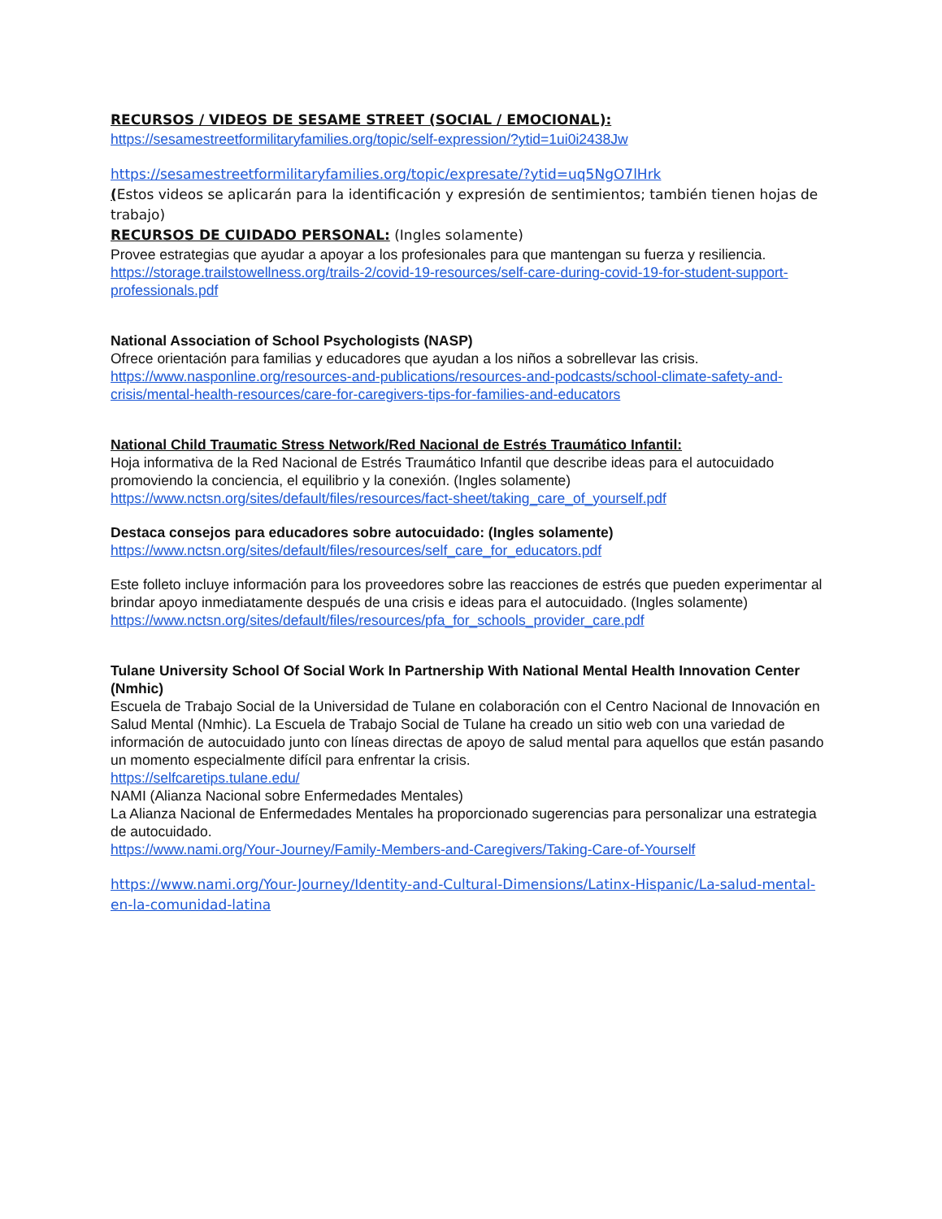RECURSOS / VIDEOS DE SESAME STREET (SOCIAL / EMOCIONAL):
https://sesamestreetformilitaryfamilies.org/topic/self-expression/?ytid=1ui0i2438Jw
https://sesamestreetformilitaryfamilies.org/topic/expresate/?ytid=uq5NgO7lHrk
(Estos videos se aplicarán para la identificación y expresión de sentimientos; también tienen hojas de trabajo)
RECURSOS DE CUIDADO PERSONAL: (Ingles solamente)
Provee estrategias que ayudar a apoyar a los profesionales para que mantengan su fuerza y resiliencia. https://storage.trailstowellness.org/trails-2/covid-19-resources/self-care-during-covid-19-for-student-support-professionals.pdf
National Association of School Psychologists (NASP)
Ofrece orientación para familias y educadores que ayudan a los niños a sobrellevar las crisis.
https://www.nasponline.org/resources-and-publications/resources-and-podcasts/school-climate-safety-and-crisis/mental-health-resources/care-for-caregivers-tips-for-families-and-educators
National Child Traumatic Stress Network/Red Nacional de Estrés Traumático Infantil:
Hoja informativa de la Red Nacional de Estrés Traumático Infantil que describe ideas para el autocuidado promoviendo la conciencia, el equilibrio y la conexión. (Ingles solamente)
https://www.nctsn.org/sites/default/files/resources/fact-sheet/taking_care_of_yourself.pdf
Destaca consejos para educadores sobre autocuidado: (Ingles solamente)
https://www.nctsn.org/sites/default/files/resources/self_care_for_educators.pdf
Este folleto incluye información para los proveedores sobre las reacciones de estrés que pueden experimentar al brindar apoyo inmediatamente después de una crisis e ideas para el autocuidado. (Ingles solamente)
https://www.nctsn.org/sites/default/files/resources/pfa_for_schools_provider_care.pdf
Tulane University School Of Social Work In Partnership With National Mental Health Innovation Center (Nmhic)
Escuela de Trabajo Social de la Universidad de Tulane en colaboración con el Centro Nacional de Innovación en Salud Mental (Nmhic). La Escuela de Trabajo Social de Tulane ha creado un sitio web con una variedad de información de autocuidado junto con líneas directas de apoyo de salud mental para aquellos que están pasando un momento especialmente difícil para enfrentar la crisis.
https://selfcaretips.tulane.edu/
NAMI (Alianza Nacional sobre Enfermedades Mentales)
La Alianza Nacional de Enfermedades Mentales ha proporcionado sugerencias para personalizar una estrategia de autocuidado.
https://www.nami.org/Your-Journey/Family-Members-and-Caregivers/Taking-Care-of-Yourself
https://www.nami.org/Your-Journey/Identity-and-Cultural-Dimensions/Latinx-Hispanic/La-salud-mental-en-la-comunidad-latina